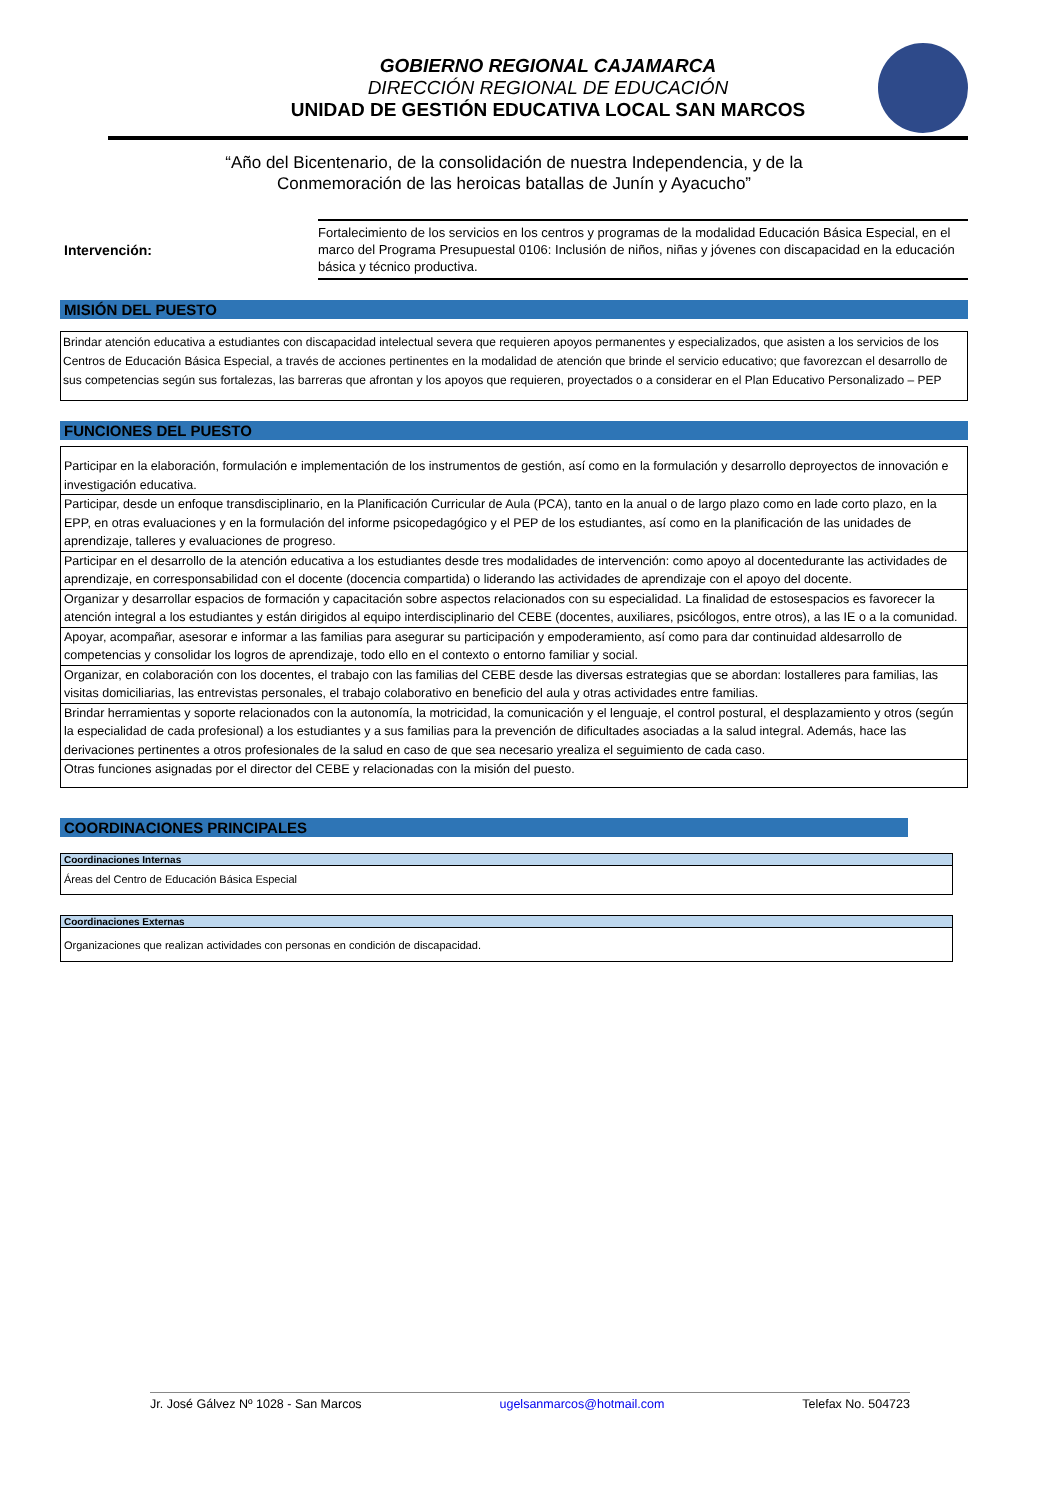GOBIERNO REGIONAL CAJAMARCA
DIRECCIÓN REGIONAL DE EDUCACIÓN
UNIDAD DE GESTIÓN EDUCATIVA LOCAL SAN MARCOS
“Año del Bicentenario, de la consolidación de nuestra Independencia, y de la
Conmemoración de las heroicas batallas de Junín y Ayacucho”
Intervención:
Fortalecimiento de los servicios en los centros y programas de la modalidad Educación Básica Especial, en el marco del Programa Presupuestal 0106: Inclusión de niños, niñas y jóvenes con discapacidad en la educación básica y técnico productiva.
MISIÓN DEL PUESTO
Brindar atención educativa a estudiantes con discapacidad intelectual severa que requieren apoyos permanentes y especializados, que asisten a los servicios de los Centros de Educación Básica Especial, a través de acciones pertinentes en la modalidad de atención que brinde el servicio educativo; que favorezcan el desarrollo de sus competencias según sus fortalezas, las barreras que afrontan y los apoyos que requieren, proyectados o a considerar en el Plan Educativo Personalizado – PEP
FUNCIONES DEL PUESTO
| Participar en la elaboración, formulación e implementación de los instrumentos de gestión, así como en la formulación y desarrollo deproyectos de innovación e investigación educativa. |
| Participar, desde un enfoque transdisciplinario, en la Planificación Curricular de Aula (PCA), tanto en la anual o de largo plazo como en lade corto plazo, en la EPP, en otras evaluaciones y en la formulación del informe psicopedagógico y el PEP de los estudiantes, así como en la planificación de las unidades de aprendizaje, talleres y evaluaciones de progreso. |
| Participar en el desarrollo de la atención educativa a los estudiantes desde tres modalidades de intervención: como apoyo al docentedurante las actividades de aprendizaje, en corresponsabilidad con el docente (docencia compartida) o liderando las actividades de aprendizaje con el apoyo del docente. |
| Organizar y desarrollar espacios de formación y capacitación sobre aspectos relacionados con su especialidad. La finalidad de estosespacios es favorecer la atención integral a los estudiantes y están dirigidos al equipo interdisciplinario del CEBE (docentes, auxiliares, psicólogos, entre otros), a las IE o a la comunidad. |
| Apoyar, acompañar, asesorar e informar a las familias para asegurar su participación y empoderamiento, así como para dar continuidad aldesarrollo de competencias y consolidar los logros de aprendizaje, todo ello en el contexto o entorno familiar y social. |
| Organizar, en colaboración con los docentes, el trabajo con las familias del CEBE desde las diversas estrategias que se abordan: lostalleres para familias, las visitas domiciliarias, las entrevistas personales, el trabajo colaborativo en beneficio del aula y otras actividades entre familias. |
| Brindar herramientas y soporte relacionados con la autonomía, la motricidad, la comunicación y el lenguaje, el control postural, el desplazamiento y otros (según la especialidad de cada profesional) a los estudiantes y a sus familias para la prevención de dificultades asociadas a la salud integral. Además, hace las derivaciones pertinentes a otros profesionales de la salud en caso de que sea necesario yrealiza el seguimiento de cada caso. |
| Otras funciones asignadas por el director del CEBE y relacionadas con la misión del puesto. |
COORDINACIONES PRINCIPALES
| Coordinaciones Internas |
| --- |
| Áreas del Centro de Educación Básica Especial |
| Coordinaciones Externas |
| --- |
| Organizaciones que realizan actividades con personas en condición de discapacidad. |
Jr. José Gálvez Nº 1028 - San Marcos ugelsanmarcos@hotmail.com Telefax No. 504723